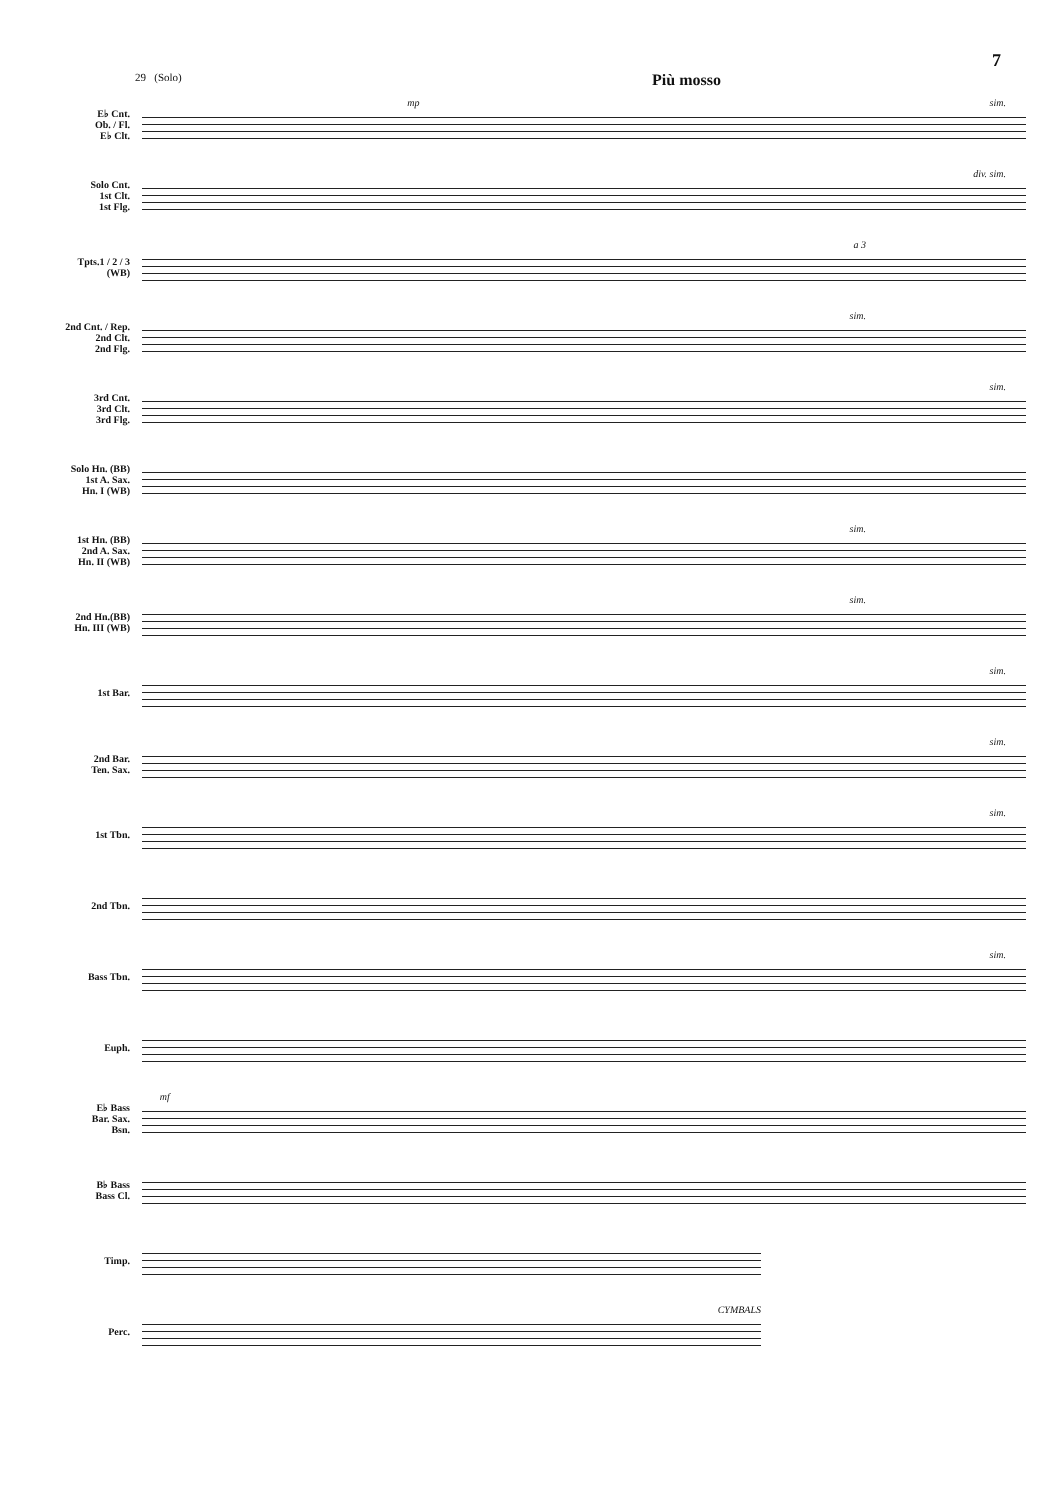7
29 (Solo) Più mosso
E♭ Cnt.
Ob. / Fl.
E♭ Clt.
mp sim.
Solo Cnt.
1st Clt.
1st Flg.
div. sim.
Tpts.1 / 2 / 3
(WB)
a 3
2nd Cnt. / Rep.
2nd Clt.
2nd Flg.
sim.
3rd Cnt.
3rd Clt.
3rd Flg.
sim.
Solo Hn. (BB)
1st A. Sax.
Hn. I (WB)
1st Hn. (BB)
2nd A. Sax.
Hn. II (WB)
sim.
2nd Hn.(BB)
Hn. III (WB)
sim.
1st Bar.
sim.
2nd Bar.
Ten. Sax.
sim.
1st Tbn.
sim.
2nd Tbn.
Bass Tbn.
sim.
Euph.
E♭ Bass
Bar. Sax.
Bsn.
mf
B♭ Bass
Bass Cl.
Timp.
Perc.
CYMBALS